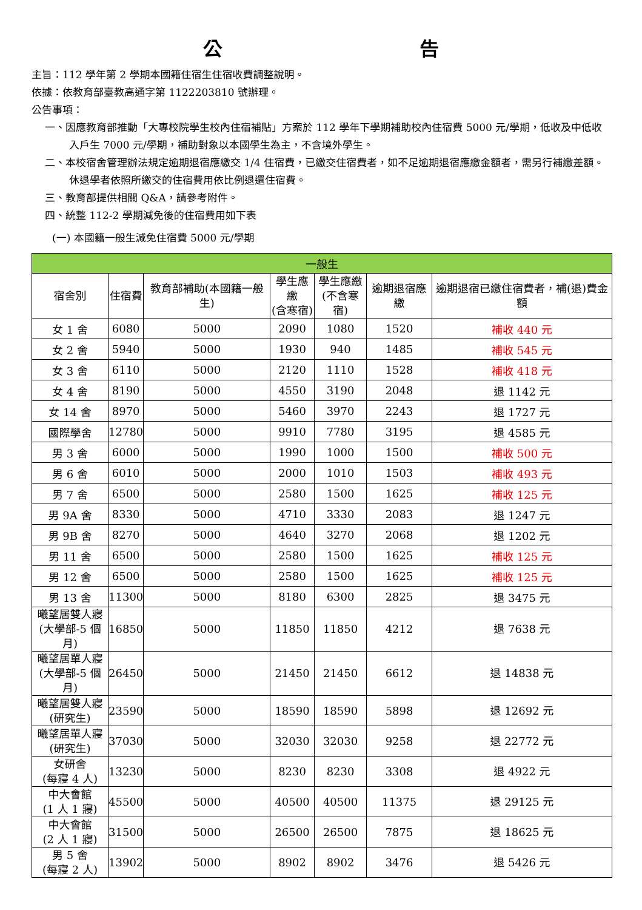公 告
主旨：112 學年第 2 學期本國籍住宿生住宿收費調整說明。
依據：依教育部臺教高通字第 1122203810 號辦理。
公告事項：
一、因應教育部推動「大專校院學生校內住宿補貼」方案於 112 學年下學期補助校內住宿費 5000 元/學期，低收及中低收入戶生 7000 元/學期，補助對象以本國學生為主，不含境外學生。
二、本校宿舍管理辦法規定逾期退宿應繳交 1/4 住宿費，已繳交住宿費者，如不足逾期退宿應繳金額者，需另行補繳差額。休退學者依照所繳交的住宿費用依比例退還住宿費。
三、教育部提供相關 Q&A，請參考附件。
四、統整 112-2 學期減免後的住宿費用如下表
(一) 本國籍一般生減免住宿費 5000 元/學期
| 一般生 | | | | | | |
| --- | --- | --- | --- | --- | --- | --- |
| 宿舍別 | 住宿費 | 教育部補助(本國籍一般生) | 學生應繳 (含寒宿) | 學生應繳 (不含寒宿) | 逾期退宿應繳 | 逾期退宿已繳住宿費者，補(退)費金額 |
| 女 1 舍 | 6080 | 5000 | 2090 | 1080 | 1520 | 補收 440 元 |
| 女 2 舍 | 5940 | 5000 | 1930 | 940 | 1485 | 補收 545 元 |
| 女 3 舍 | 6110 | 5000 | 2120 | 1110 | 1528 | 補收 418 元 |
| 女 4 舍 | 8190 | 5000 | 4550 | 3190 | 2048 | 退 1142 元 |
| 女 14 舍 | 8970 | 5000 | 5460 | 3970 | 2243 | 退 1727 元 |
| 國際學舍 | 12780 | 5000 | 9910 | 7780 | 3195 | 退 4585 元 |
| 男 3 舍 | 6000 | 5000 | 1990 | 1000 | 1500 | 補收 500 元 |
| 男 6 舍 | 6010 | 5000 | 2000 | 1010 | 1503 | 補收 493 元 |
| 男 7 舍 | 6500 | 5000 | 2580 | 1500 | 1625 | 補收 125 元 |
| 男 9A 舍 | 8330 | 5000 | 4710 | 3330 | 2083 | 退 1247 元 |
| 男 9B 舍 | 8270 | 5000 | 4640 | 3270 | 2068 | 退 1202 元 |
| 男 11 舍 | 6500 | 5000 | 2580 | 1500 | 1625 | 補收 125 元 |
| 男 12 舍 | 6500 | 5000 | 2580 | 1500 | 1625 | 補收 125 元 |
| 男 13 舍 | 11300 | 5000 | 8180 | 6300 | 2825 | 退 3475 元 |
| 曦望居雙人寢 (大學部-5 個月) | 16850 | 5000 | 11850 | 11850 | 4212 | 退 7638 元 |
| 曦望居單人寢 (大學部-5 個月) | 26450 | 5000 | 21450 | 21450 | 6612 | 退 14838 元 |
| 曦望居雙人寢 (研究生) | 23590 | 5000 | 18590 | 18590 | 5898 | 退 12692 元 |
| 曦望居單人寢 (研究生) | 37030 | 5000 | 32030 | 32030 | 9258 | 退 22772 元 |
| 女研舍 (每寢 4 人) | 13230 | 5000 | 8230 | 8230 | 3308 | 退 4922 元 |
| 中大會館 (1 人 1 寢) | 45500 | 5000 | 40500 | 40500 | 11375 | 退 29125 元 |
| 中大會館 (2 人 1 寢) | 31500 | 5000 | 26500 | 26500 | 7875 | 退 18625 元 |
| 男 5 舍 (每寢 2 人) | 13902 | 5000 | 8902 | 8902 | 3476 | 退 5426 元 |